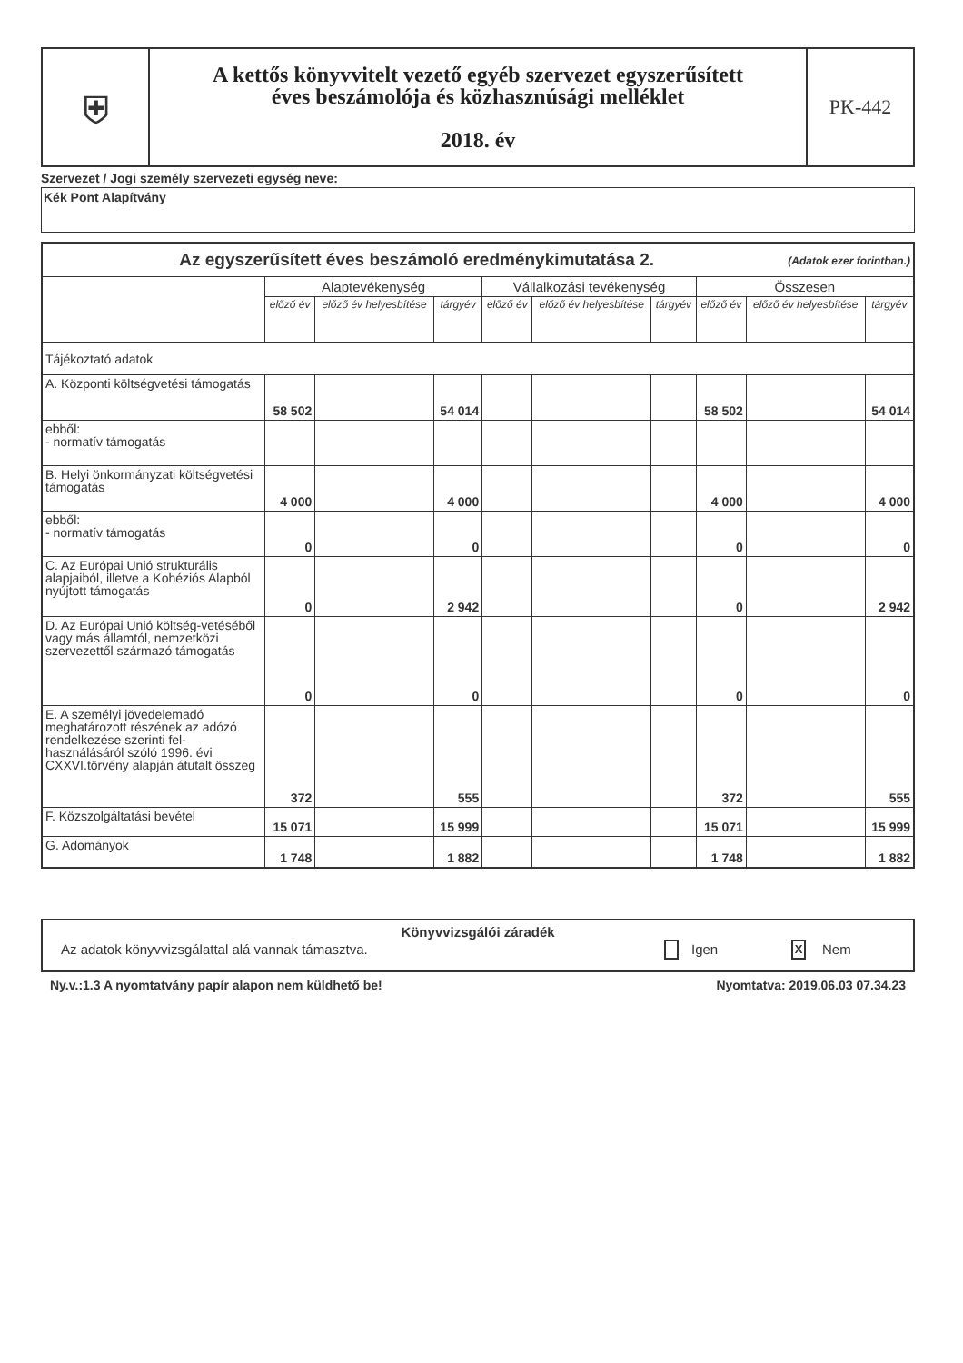| ⛨ | A kettős könyvvitelt vezető egyéb szervezet egyszerűsített éves beszámolója és közhasznúsági melléklet 2018. év | PK-442 |
Szervezet / Jogi személy szervezeti egység neve:
Kék Pont Alapítvány
| Az egyszerűsített éves beszámoló eredménykimutatása 2. (Adatok ezer forintban.) | | | | | | | | | |
| --- | --- | --- | --- | --- | --- | --- | --- | --- | --- |
| | Alaptevékenység | | | Vállalkozási tevékenység | | | Összesen | | |
| | előző év | előző év helyesbítése | tárgyév | előző év | előző év helyesbítése | tárgyév | előző év | előző év helyesbítése | tárgyév |
| Tájékoztató adatok | | | | | | | | | |
| A. Központi költségvetési támogatás | 58 502 | | 54 014 | | | | 58 502 | | 54 014 |
| ebből: - normatív támogatás | | | | | | | | | |
| B. Helyi önkormányzati költségvetési támogatás | 4 000 | | 4 000 | | | | 4 000 | | 4 000 |
| ebből: - normatív támogatás | 0 | | 0 | | | | 0 | | 0 |
| C. Az Európai Unió strukturális alapjaiból, illetve a Kohéziós Alapból nyújtott támogatás | 0 | | 2 942 | | | | 0 | | 2 942 |
| D. Az Európai Unió költség-vetéséből vagy más államtól, nemzetközi szervezettől származó támogatás | 0 | | 0 | | | | 0 | | 0 |
| E. A személyi jövedelemadó meghatározott részének az adózó rendelkezése szerinti fel-használásáról szóló 1996. évi CXXVI.törvény alapján átutalt összeg | 372 | | 555 | | | | 372 | | 555 |
| F. Közszolgáltatási bevétel | 15 071 | | 15 999 | | | | 15 071 | | 15 999 |
| G. Adományok | 1 748 | | 1 882 | | | | 1 748 | | 1 882 |
Könyvvizsgálói záradék
Az adatok könyvvizsgálattal alá vannak támasztva. Igen X Nem
Ny.v.:1.3 A nyomtatvány papír alapon nem küldhető be! Nyomtatva: 2019.06.03 07.34.23